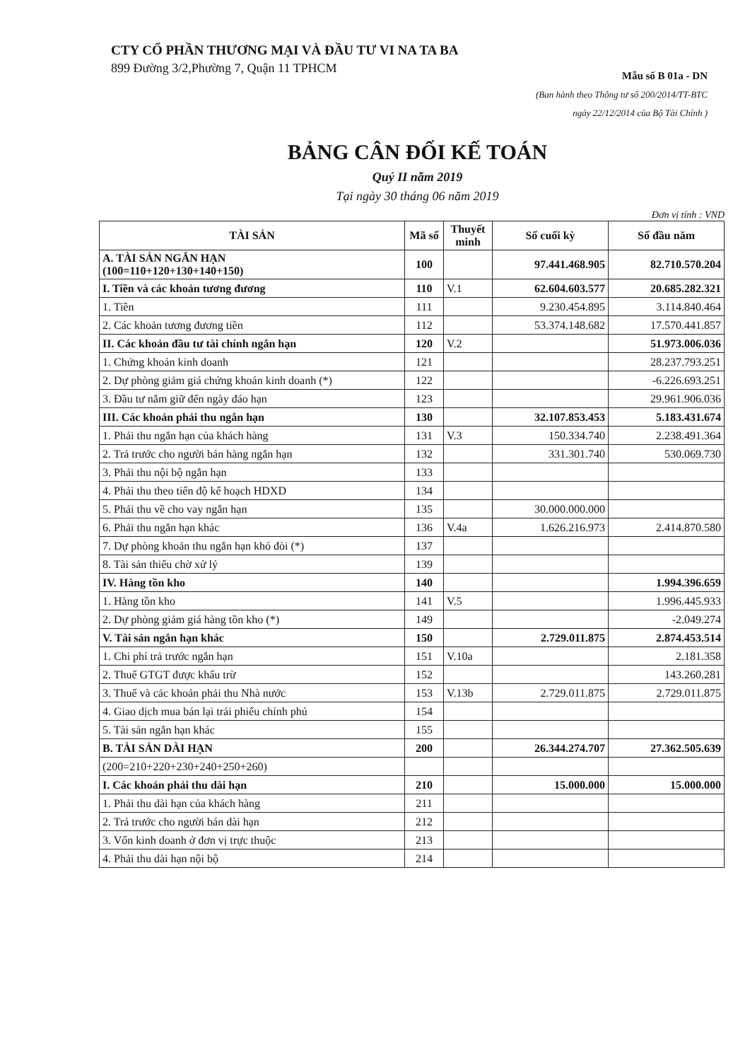CTY CỔ PHẦN THƯƠNG MẠI VÀ ĐẦU TƯ VI NA TA BA
899 Đường 3/2,Phường 7, Quận 11 TPHCM
Mẫu số B 01a - DN
(Ban hành theo Thông tư số 200/2014/TT-BTC
ngày 22/12/2014 của Bộ Tài Chính )
BẢNG CÂN ĐỐI KẾ TOÁN
Quý II năm 2019
Tại ngày 30 tháng 06 năm 2019
Đơn vị tính : VND
| TÀI SẢN | Mã số | Thuyết minh | Số cuối kỳ | Số đầu năm |
| --- | --- | --- | --- | --- |
| A. TÀI SẢN NGẮN HẠN (100=110+120+130+140+150) | 100 | | 97.441.468.905 | 82.710.570.204 |
| I. Tiền và các khoản tương đương | 110 | V.1 | 62.604.603.577 | 20.685.282.321 |
| 1. Tiền | 111 | | 9.230.454.895 | 3.114.840.464 |
| 2. Các khoản tương đương tiền | 112 | | 53.374.148.682 | 17.570.441.857 |
| II. Các khoản đầu tư tài chính ngắn hạn | 120 | V.2 | | 51.973.006.036 |
| 1. Chứng khoán kinh doanh | 121 | | | 28.237.793.251 |
| 2. Dự phòng giảm giá chứng khoán kinh doanh (*) | 122 | | | -6.226.693.251 |
| 3. Đầu tư nắm giữ đến ngày đáo hạn | 123 | | | 29.961.906.036 |
| III. Các khoản phải thu ngắn hạn | 130 | | 32.107.853.453 | 5.183.431.674 |
| 1. Phải thu ngắn hạn của khách hàng | 131 | V.3 | 150.334.740 | 2.238.491.364 |
| 2. Trả trước cho người bán hàng ngắn hạn | 132 | | 331.301.740 | 530.069.730 |
| 3. Phải thu nội bộ ngắn hạn | 133 | | | |
| 4. Phải thu theo tiến độ kế hoạch HDXD | 134 | | | |
| 5. Phải thu về cho vay ngắn hạn | 135 | | 30.000.000.000 | |
| 6. Phải thu ngắn hạn khác | 136 | V.4a | 1.626.216.973 | 2.414.870.580 |
| 7. Dự phòng khoản thu ngắn hạn khó đòi (*) | 137 | | | |
| 8. Tài sản thiếu chờ xử lý | 139 | | | |
| IV. Hàng tồn kho | 140 | | | 1.994.396.659 |
| 1. Hàng tồn kho | 141 | V.5 | | 1.996.445.933 |
| 2. Dự phòng giảm giá hàng tồn kho (*) | 149 | | | -2.049.274 |
| V. Tài sản ngắn hạn khác | 150 | | 2.729.011.875 | 2.874.453.514 |
| 1. Chi phí trả trước ngắn hạn | 151 | V.10a | | 2.181.358 |
| 2. Thuế GTGT được khấu trừ | 152 | | | 143.260.281 |
| 3. Thuế và các khoản phải thu Nhà nước | 153 | V.13b | 2.729.011.875 | 2.729.011.875 |
| 4. Giao dịch mua bán lại trái phiếu chính phủ | 154 | | | |
| 5. Tài sản ngắn hạn khác | 155 | | | |
| B. TÀI SẢN DÀI HẠN | 200 | | 26.344.274.707 | 27.362.505.639 |
| (200=210+220+230+240+250+260) | | | | |
| I. Các khoản phải thu dài hạn | 210 | | 15.000.000 | 15.000.000 |
| 1. Phải thu dài hạn của khách hàng | 211 | | | |
| 2. Trả trước cho người bán dài hạn | 212 | | | |
| 3. Vốn kinh doanh ở đơn vị trực thuộc | 213 | | | |
| 4. Phải thu dài hạn nội bộ | 214 | | | |